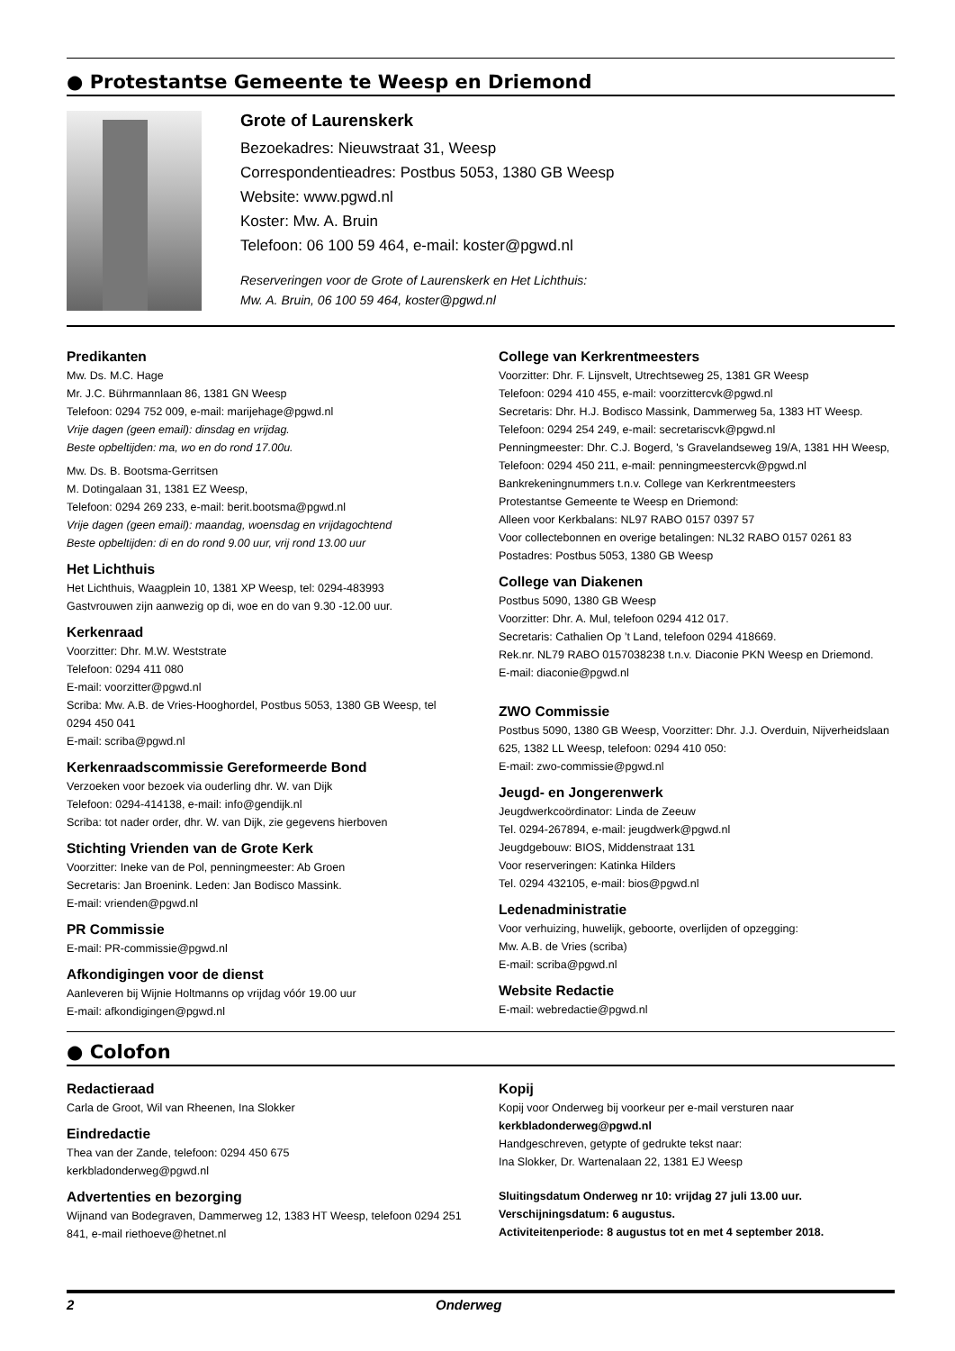● Protestantse Gemeente te Weesp en Driemond
Grote of Laurenskerk
Bezoekadres: Nieuwstraat 31, Weesp
Correspondentieadres: Postbus 5053, 1380 GB Weesp
Website: www.pgwd.nl
Koster: Mw. A. Bruin
Telefoon: 06 100 59 464, e-mail: koster@pgwd.nl
Reserveringen voor de Grote of Laurenskerk en Het Lichthuis:
Mw. A. Bruin, 06 100 59 464, koster@pgwd.nl
Predikanten
Mw. Ds. M.C. Hage
Mr. J.C. Bührmannlaan 86, 1381 GN Weesp
Telefoon: 0294 752 009, e-mail: marijehage@pgwd.nl
Vrije dagen (geen email): dinsdag en vrijdag.
Beste opbeltijden: ma, wo en do rond 17.00u.
Mw. Ds. B. Bootsma-Gerritsen
M. Dotingalaan 31, 1381 EZ Weesp,
Telefoon: 0294 269 233, e-mail: berit.bootsma@pgwd.nl
Vrije dagen (geen email): maandag, woensdag en vrijdagochtend
Beste opbeltijden: di en do rond 9.00 uur, vrij rond 13.00 uur
Het Lichthuis
Het Lichthuis, Waagplein 10, 1381 XP Weesp, tel: 0294-483993
Gastvrouwen zijn aanwezig op di, woe en do van 9.30 -12.00 uur.
Kerkenraad
Voorzitter: Dhr. M.W. Weststrate
Telefoon: 0294 411 080
E-mail: voorzitter@pgwd.nl
Scriba: Mw. A.B. de Vries-Hooghordel, Postbus 5053, 1380 GB Weesp, tel 0294 450 041
E-mail: scriba@pgwd.nl
Kerkenraadscommissie Gereformeerde Bond
Verzoeken voor bezoek via ouderling dhr. W. van Dijk
Telefoon: 0294-414138, e-mail: info@gendijk.nl
Scriba: tot nader order, dhr. W. van Dijk, zie gegevens hierboven
Stichting Vrienden van de Grote Kerk
Voorzitter: Ineke van de Pol, penningmeester: Ab Groen
Secretaris: Jan Broenink. Leden: Jan Bodisco Massink.
E-mail: vrienden@pgwd.nl
PR Commissie
E-mail: PR-commissie@pgwd.nl
Afkondigingen voor de dienst
Aanleveren bij Wijnie Holtmanns op vrijdag vóór 19.00 uur
E-mail: afkondigingen@pgwd.nl
College van Kerkrentmeesters
Voorzitter: Dhr. F. Lijnsvelt, Utrechtseweg 25, 1381 GR Weesp
Telefoon: 0294 410 455, e-mail: voorzittercvk@pgwd.nl
Secretaris: Dhr. H.J. Bodisco Massink, Dammerweg 5a, 1383 HT Weesp.
Telefoon: 0294 254 249, e-mail: secretariscvk@pgwd.nl
Penningmeester: Dhr. C.J. Bogerd, 's Gravelandseweg 19/A, 1381 HH Weesp, Telefoon: 0294 450 211, e-mail: penningmeestercvk@pgwd.nl
Bankrekeningnummers t.n.v. College van Kerkrentmeesters
Protestantse Gemeente te Weesp en Driemond:
Alleen voor Kerkbalans: NL97 RABO 0157 0397 57
Voor collectebonnen en overige betalingen: NL32 RABO 0157 0261 83
Postadres: Postbus 5053, 1380 GB Weesp
College van Diakenen
Postbus 5090, 1380 GB Weesp
Voorzitter: Dhr. A. Mul, telefoon 0294 412 017.
Secretaris: Cathalien Op ’t Land, telefoon 0294 418669.
Rek.nr. NL79 RABO 0157038238 t.n.v. Diaconie PKN Weesp en Driemond.
E-mail: diaconie@pgwd.nl
ZWO Commissie
Postbus 5090, 1380 GB Weesp, Voorzitter: Dhr. J.J. Overduin, Nijverheidslaan 625, 1382 LL Weesp, telefoon: 0294 410 050:
E-mail: zwo-commissie@pgwd.nl
Jeugd- en Jongerenwerk
Jeugdwerkcoördinator: Linda de Zeeuw
Tel. 0294-267894, e-mail: jeugdwerk@pgwd.nl
Jeugdgebouw: BIOS, Middenstraat 131
Voor reserveringen: Katinka Hilders
Tel. 0294 432105, e-mail: bios@pgwd.nl
Ledenadministratie
Voor verhuizing, huwelijk, geboorte, overlijden of opzegging:
Mw. A.B. de Vries (scriba)
E-mail: scriba@pgwd.nl
Website Redactie
E-mail: webredactie@pgwd.nl
● Colofon
Redactieraad
Carla de Groot, Wil van Rheenen, Ina Slokker
Eindredactie
Thea van der Zande, telefoon: 0294 450 675
kerkbladonderweg@pgwd.nl
Advertenties en bezorging
Wijnand van Bodegraven, Dammerweg 12, 1383 HT Weesp, telefoon 0294 251 841, e-mail riethoeve@hetnet.nl
Kopij
Kopij voor Onderweg bij voorkeur per e-mail versturen naar
kerkbladonderweg@pgwd.nl
Handgeschreven, getypte of gedrukte tekst naar:
Ina Slokker, Dr. Wartenalaan 22, 1381 EJ Weesp
Sluitingsdatum Onderweg nr 10: vrijdag 27 juli 13.00 uur.
Verschijningsdatum: 6 augustus.
Activiteitenperiode: 8 augustus tot en met 4 september 2018.
2 Onderweg